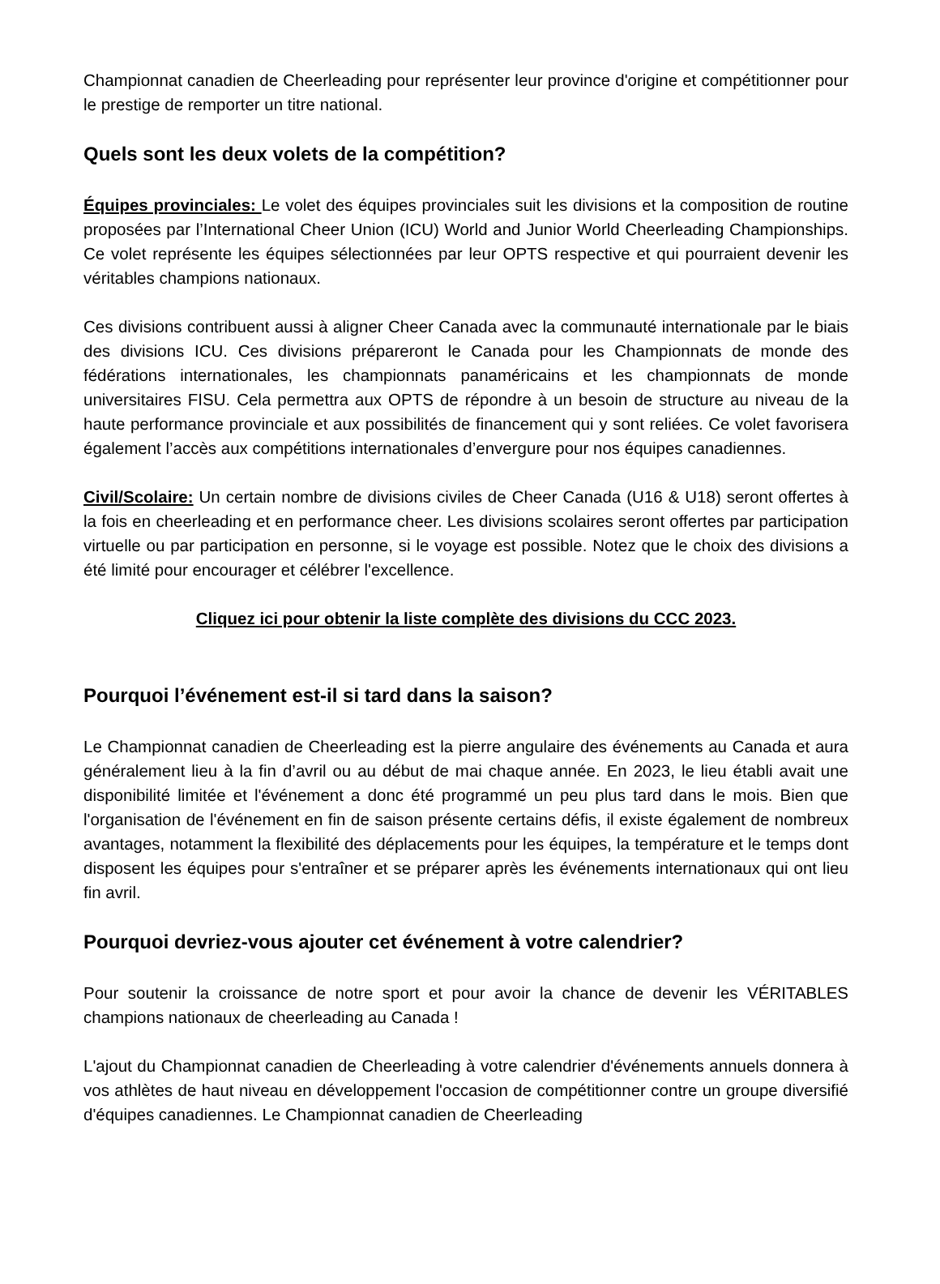Championnat canadien de Cheerleading pour représenter leur province d'origine et compétitionner pour le prestige de remporter un titre national.
Quels sont les deux volets de la compétition?
Équipes provinciales: Le volet des équipes provinciales suit les divisions et la composition de routine proposées par l’International Cheer Union (ICU) World and Junior World Cheerleading Championships. Ce volet représente les équipes sélectionnées par leur OPTS respective et qui pourraient devenir les véritables champions nationaux.
Ces divisions contribuent aussi à aligner Cheer Canada avec la communauté internationale par le biais des divisions ICU. Ces divisions prépareront le Canada pour les Championnats de monde des fédérations internationales, les championnats panaméricains et les championnats de monde universitaires FISU. Cela permettra aux OPTS de répondre à un besoin de structure au niveau de la haute performance provinciale et aux possibilités de financement qui y sont reliées. Ce volet favorisera également l’accès aux compétitions internationales d’envergure pour nos équipes canadiennes.
Civil/Scolaire: Un certain nombre de divisions civiles de Cheer Canada (U16 & U18) seront offertes à la fois en cheerleading et en performance cheer. Les divisions scolaires seront offertes par participation virtuelle ou par participation en personne, si le voyage est possible. Notez que le choix des divisions a été limité pour encourager et célébrer l'excellence.
Cliquez ici pour obtenir la liste complète des divisions du CCC 2023.
Pourquoi l’événement est-il si tard dans la saison?
Le Championnat canadien de Cheerleading est la pierre angulaire des événements au Canada et aura généralement lieu à la fin d’avril ou au début de mai chaque année. En 2023, le lieu établi avait une disponibilité limitée et l'événement a donc été programmé un peu plus tard dans le mois. Bien que l'organisation de l'événement en fin de saison présente certains défis, il existe également de nombreux avantages, notamment la flexibilité des déplacements pour les équipes, la température et le temps dont disposent les équipes pour s'entraîner et se préparer après les événements internationaux qui ont lieu fin avril.
Pourquoi devriez-vous ajouter cet événement à votre calendrier?
Pour soutenir la croissance de notre sport et pour avoir la chance de devenir les VÉRITABLES champions nationaux de cheerleading au Canada !
L'ajout du Championnat canadien de Cheerleading à votre calendrier d'événements annuels donnera à vos athlètes de haut niveau en développement l'occasion de compétitionner contre un groupe diversifié d'équipes canadiennes. Le Championnat canadien de Cheerleading